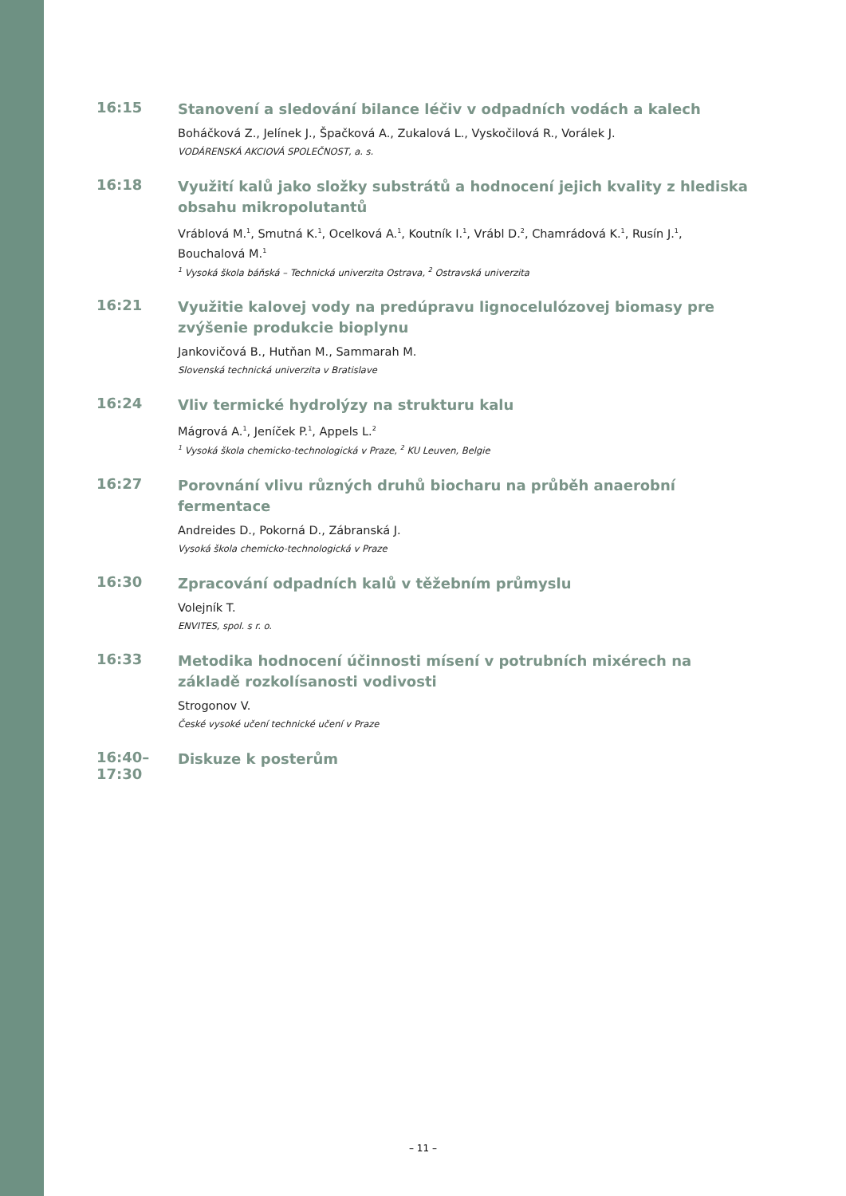16:15
Stanovení a sledování bilance léčiv v odpadních vodách a kalech
Boháčková Z., Jelínek J., Špačková A., Zukalová L., Vyskočilová R., Vorálek J.
VODÁRENSKÁ AKCIOVÁ SPOLEČNOST, a. s.
16:18
Využití kalů jako složky substrátů a hodnocení jejich kvality z hlediska obsahu mikropolutantů
Vráblová M.<sup>1</sup>, Smutná K.<sup>1</sup>, Ocelková A.<sup>1</sup>, Koutník I.<sup>1</sup>, Vrábl D.<sup>2</sup>, Chamrádová K.<sup>1</sup>, Rusín J.<sup>1</sup>, Bouchalová M.<sup>1</sup>
<sup>1</sup> Vysoká škola báňská – Technická univerzita Ostrava, <sup>2</sup> Ostravská univerzita
16:21
Využitie kalovej vody na predúpravu lignocelulózovej biomasy pre zvýšenie produkcie bioplynu
Jankovičová B., Hutňan M., Sammarah M.
Slovenská technická univerzita v Bratislave
16:24
Vliv termické hydrolýzy na strukturu kalu
Mágrová A.<sup>1</sup>, Jeníček P.<sup>1</sup>, Appels L.<sup>2</sup>
<sup>1</sup> Vysoká škola chemicko-technologická v Praze, <sup>2</sup> KU Leuven, Belgie
16:27
Porovnání vlivu různých druhů biocharu na průběh anaerobní fermentace
Andreides D., Pokorná D., Zábranská J.
Vysoká škola chemicko-technologická v Praze
16:30
Zpracování odpadních kalů v těžebním průmyslu
Volejník T.
ENVITES, spol. s r. o.
16:33
Metodika hodnocení účinnosti mísení v potrubních mixérech na základě rozkolísanosti vodivosti
Strogonov V.
České vysoké učení technické učení v Praze
16:40–17:30
Diskuze k posterům
– 11 –